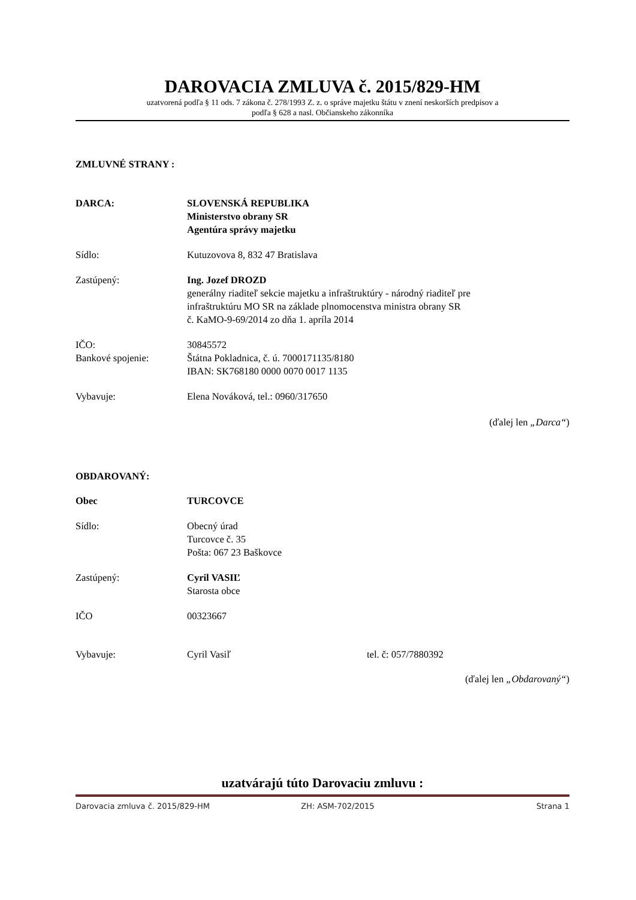DAROVACIA ZMLUVA č. 2015/829-HM
uzatvorená podľa § 11 ods. 7 zákona č. 278/1993 Z. z. o správe majetku štátu v znení neskorších predpisov a
podľa § 628 a nasl. Občianskeho zákonníka
ZMLUVNÉ STRANY :
DARCA: SLOVENSKÁ REPUBLIKA
Ministerstvo obrany SR
Agentúra správy majetku
Sídlo: Kutuzovova 8, 832 47 Bratislava
Zastúpený: Ing. Jozef DROZD
generálny riaditeľ sekcie majetku a infraštruktúry - národný riaditeľ pre
infraštruktúru MO SR na základe plnomocenstva ministra obrany SR
č. KaMO-9-69/2014 zo dňa 1. apríla 2014
IČO:
Bankové spojenie:
30845572
Štátna Pokladnica, č. ú. 7000171135/8180
IBAN: SK768180 0000 0070 0017 1135
Vybavuje: Elena Nováková, tel.: 0960/317650
(ďalej len „Darca“)
OBDAROVANÝ:
Obec TURCOVCE
Sídlo: Obecný úrad
Turcovce č. 35
Pošta: 067 23 Baškovce
Zastúpený: Cyril VASIĽ
Starosta obce
IČO 00323667
Vybavuje: Cyril Vasiľ tel. č: 057/7880392
(ďalej len „Obdarovaný“)
uzatvárajú túto Darovaciu zmluvu :
Darovacia zmluva č. 2015/829-HM ZH: ASM-702/2015 Strana 1